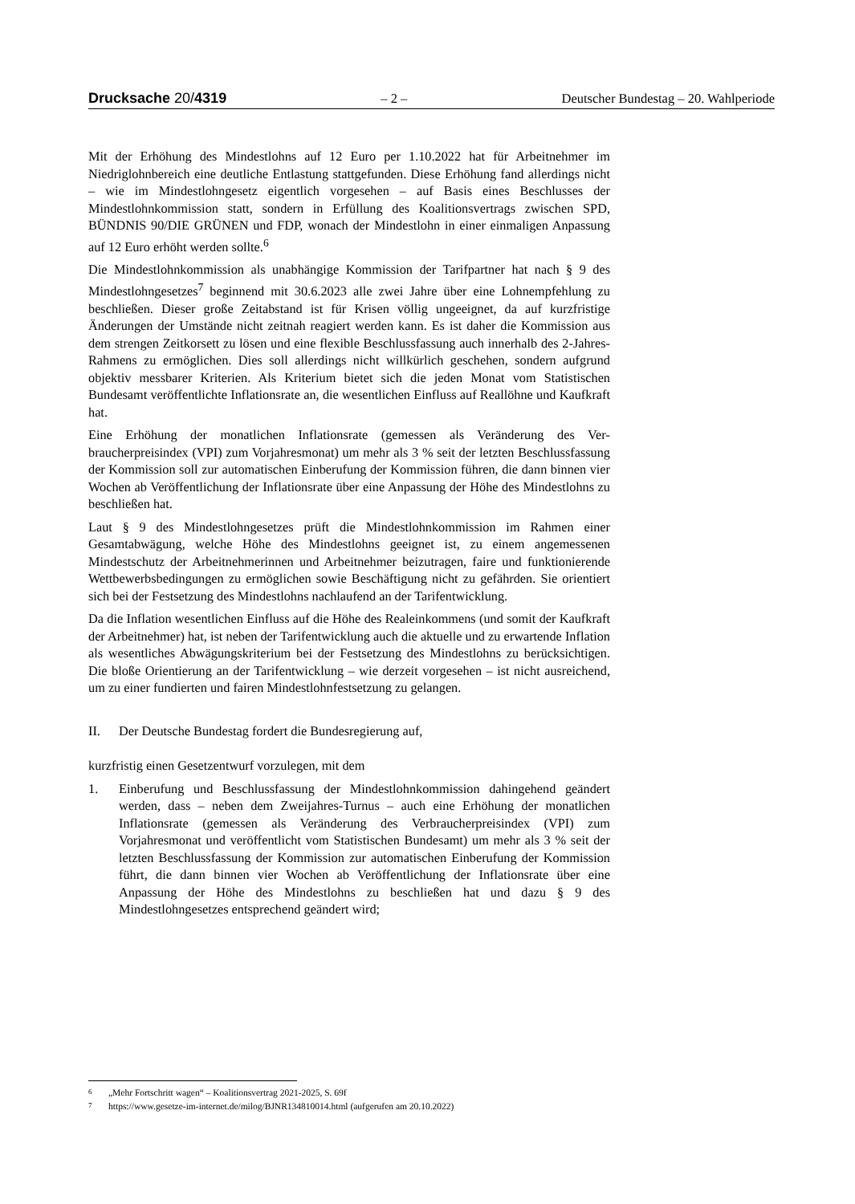Drucksache 20/4319 – 2 – Deutscher Bundestag – 20. Wahlperiode
Mit der Erhöhung des Mindestlohns auf 12 Euro per 1.10.2022 hat für Arbeitnehmer im Niedriglohnbereich eine deutliche Entlastung stattgefunden. Diese Erhöhung fand allerdings nicht – wie im Mindestlohngesetz eigentlich vorgesehen – auf Basis eines Beschlusses der Mindestlohnkommission statt, sondern in Erfüllung des Koalitions­vertrags zwischen SPD, BÜNDNIS 90/DIE GRÜNEN und FDP, wonach der Mindest­lohn in einer einmaligen Anpassung auf 12 Euro erhöht werden sollte.<sup>6</sup>
Die Mindestlohnkommission als unabhängige Kommission der Tarifpartner hat nach § 9 des Mindestlohngesetzes<sup>7</sup> beginnend mit 30.6.2023 alle zwei Jahre über eine Lohnempfehlung zu beschließen. Dieser große Zeitabstand ist für Krisen völlig unge­eignet, da auf kurzfristige Änderungen der Umstände nicht zeitnah reagiert werden kann. Es ist daher die Kommission aus dem strengen Zeitkorsett zu lösen und eine flexible Beschlussfassung auch innerhalb des 2-Jahres-Rahmens zu ermöglichen. Dies soll allerdings nicht willkürlich geschehen, sondern aufgrund objektiv messbarer Kri­terien. Als Kriterium bietet sich die jeden Monat vom Statistischen Bundesamt veröf­fentlichte Inflationsrate an, die wesentlichen Einfluss auf Reallöhne und Kaufkraft hat.
Eine Erhöhung der monatlichen Inflationsrate (gemessen als Veränderung des Ver­braucherpreisindex (VPI) zum Vorjahresmonat) um mehr als 3 % seit der letzten Be­schlussfassung der Kommission soll zur automatischen Einberufung der Kommission führen, die dann binnen vier Wochen ab Veröffentlichung der Inflationsrate über eine Anpassung der Höhe des Mindestlohns zu beschließen hat.
Laut § 9 des Mindestlohngesetzes prüft die Mindestlohnkommission im Rahmen einer Gesamtabwägung, welche Höhe des Mindestlohns geeignet ist, zu einem angemesse­nen Mindestschutz der Arbeitnehmerinnen und Arbeitnehmer beizutragen, faire und funktionierende Wettbewerbsbedingungen zu ermöglichen sowie Beschäftigung nicht zu gefährden. Sie orientiert sich bei der Festsetzung des Mindestlohns nachlaufend an der Tarifentwicklung.
Da die Inflation wesentlichen Einfluss auf die Höhe des Realeinkommens (und somit der Kaufkraft der Arbeitnehmer) hat, ist neben der Tarifentwicklung auch die aktuelle und zu erwartende Inflation als wesentliches Abwägungskriterium bei der Festsetzung des Mindestlohns zu berücksichtigen. Die bloße Orientierung an der Tarifentwicklung – wie derzeit vorgesehen – ist nicht ausreichend, um zu einer fundierten und fairen Mindestlohnfestsetzung zu gelangen.
II. Der Deutsche Bundestag fordert die Bundesregierung auf,
kurzfristig einen Gesetzentwurf vorzulegen, mit dem
1. Einberufung und Beschlussfassung der Mindestlohnkommission dahingehend geändert werden, dass – neben dem Zweijahres-Turnus – auch eine Erhöhung der monatlichen Inflationsrate (gemessen als Veränderung des Verbraucherpreisin­dex (VPI) zum Vorjahresmonat und veröffentlicht vom Statistischen Bundesamt) um mehr als 3 % seit der letzten Beschlussfassung der Kommission zur automa­tischen Einberufung der Kommission führt, die dann binnen vier Wochen ab Ver­öffentlichung der Inflationsrate über eine Anpassung der Höhe des Mindestlohns zu beschließen hat und dazu § 9 des Mindestlohngesetzes entsprechend geändert wird;
6 „Mehr Fortschritt wagen“ – Koalitionsvertrag 2021-2025, S. 69f
7 https://www.gesetze-im-internet.de/milog/BJNR134810014.html (aufgerufen am 20.10.2022)